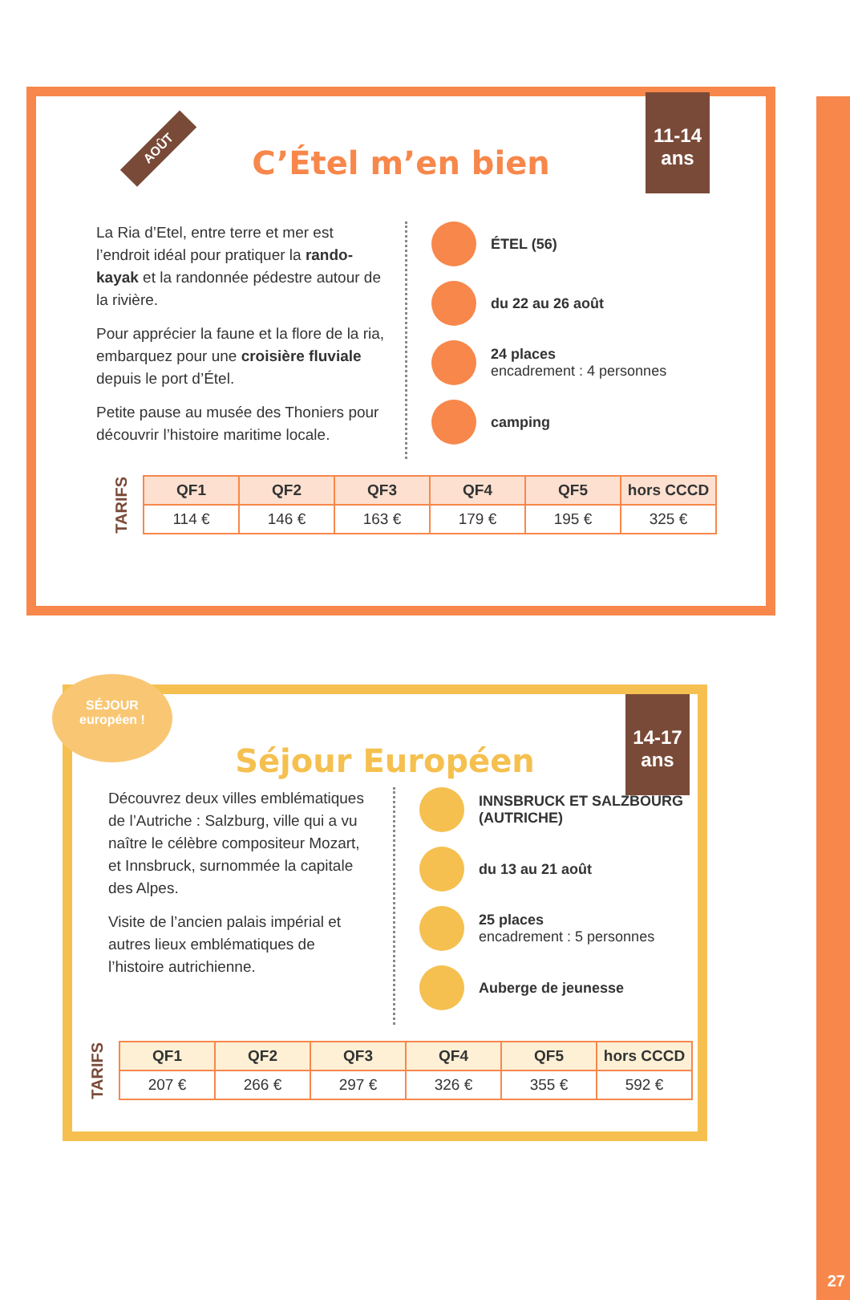27
AOÛT
11-14
ans
C’Étel m’en bien
La Ria d’Etel, entre terre et mer est l’endroit idéal pour pratiquer la rando-kayak et la randonnée pédestre autour de la rivière.
Pour apprécier la faune et la flore de la ria, embarquez pour une croisière fluviale depuis le port d’Étel.
Petite pause au musée des Thoniers pour découvrir l’histoire maritime locale.
ÉTEL (56)
du 22 au 26 août
24 places
encadrement : 4 personnes
camping
TARIFS
| QF1 | QF2 | QF3 | QF4 | QF5 | hors CCCD |
| --- | --- | --- | --- | --- | --- |
| 114 € | 146 € | 163 € | 179 € | 195 € | 325 € |
SÉJOUR
européen !
14-17
ans
Séjour Européen
Découvrez deux villes emblématiques de l’Autriche : Salzburg, ville qui a vu naître le célèbre compositeur Mozart, et Innsbruck, surnommée la capitale des Alpes.
Visite de l’ancien palais impérial et autres lieux emblématiques de l’histoire autrichienne.
INNSBRUCK ET SALZBOURG
(AUTRICHE)
du 13 au 21 août
25 places
encadrement : 5 personnes
Auberge de jeunesse
TARIFS
| QF1 | QF2 | QF3 | QF4 | QF5 | hors CCCD |
| --- | --- | --- | --- | --- | --- |
| 207 € | 266 € | 297 € | 326 € | 355 € | 592 € |